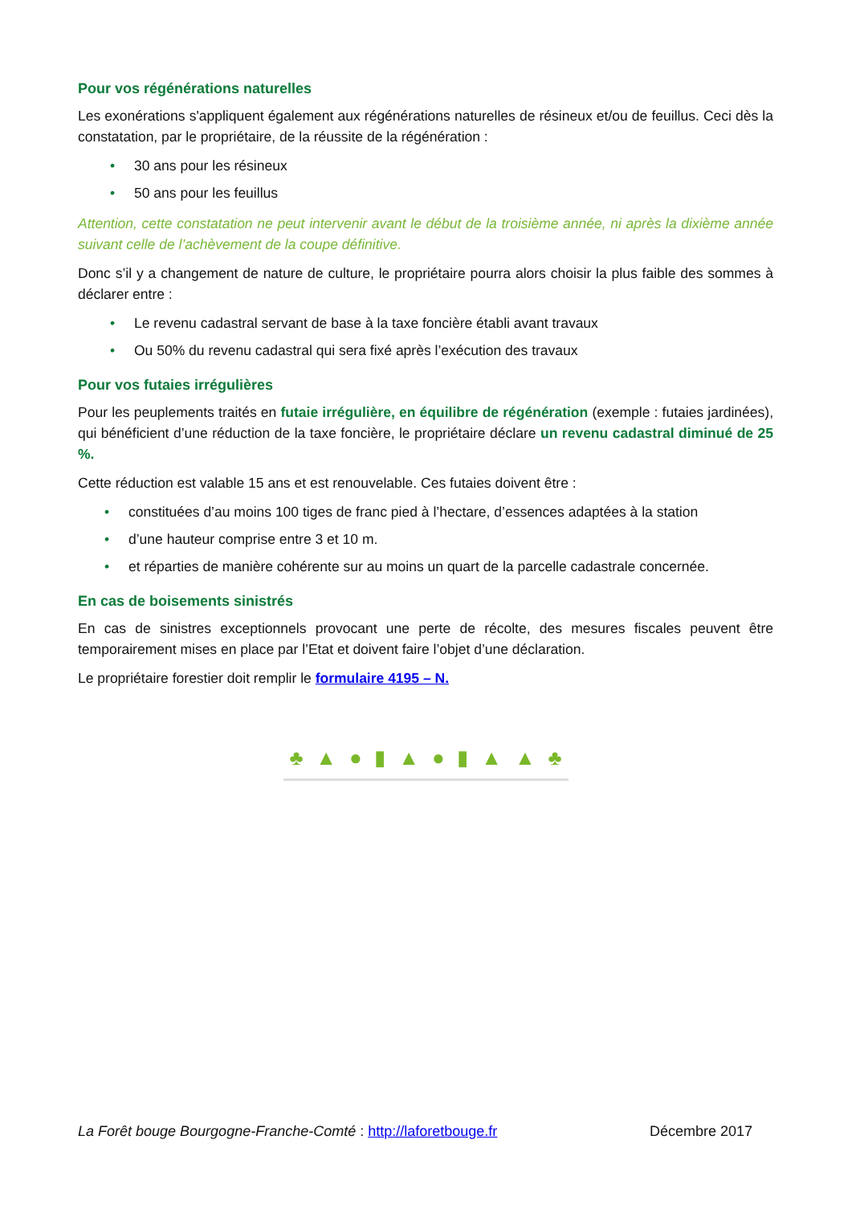Pour vos régénérations naturelles
Les exonérations s'appliquent également aux régénérations naturelles de résineux et/ou de feuillus. Ceci dès la constatation, par le propriétaire, de la réussite de la régénération :
• 30 ans pour les résineux
• 50 ans pour les feuillus
Attention, cette constatation ne peut intervenir avant le début de la troisième année, ni après la dixième année suivant celle de l’achèvement de la coupe définitive.
Donc s’il y a changement de nature de culture, le propriétaire pourra alors choisir la plus faible des sommes à déclarer entre :
• Le revenu cadastral servant de base à la taxe foncière établi avant travaux
• Ou 50% du revenu cadastral qui sera fixé après l’exécution des travaux
Pour vos futaies irrégulières
Pour les peuplements traités en futaie irrégulière, en équilibre de régénération (exemple : futaies jardinées), qui bénéficient d’une réduction de la taxe foncière, le propriétaire déclare un revenu cadastral diminué de 25 %.
Cette réduction est valable 15 ans et est renouvelable. Ces futaies doivent être :
• constituées d’au moins 100 tiges de franc pied à l’hectare, d’essences adaptées à la station
• d’une hauteur comprise entre 3 et 10 m.
• et réparties de manière cohérente sur au moins un quart de la parcelle cadastrale concernée.
En cas de boisements sinistrés
En cas de sinistres exceptionnels provocant une perte de récolte, des mesures fiscales peuvent être temporairement mises en place par l’Etat et doivent faire l’objet d’une déclaration.
Le propriétaire forestier doit remplir le formulaire 4195 – N.
♣ ▲ ● ▮ ▲ ● ▮ ▲ ▲ ♣
La Forêt bouge Bourgogne-Franche-Comté : http://laforetbouge.fr Décembre 2017